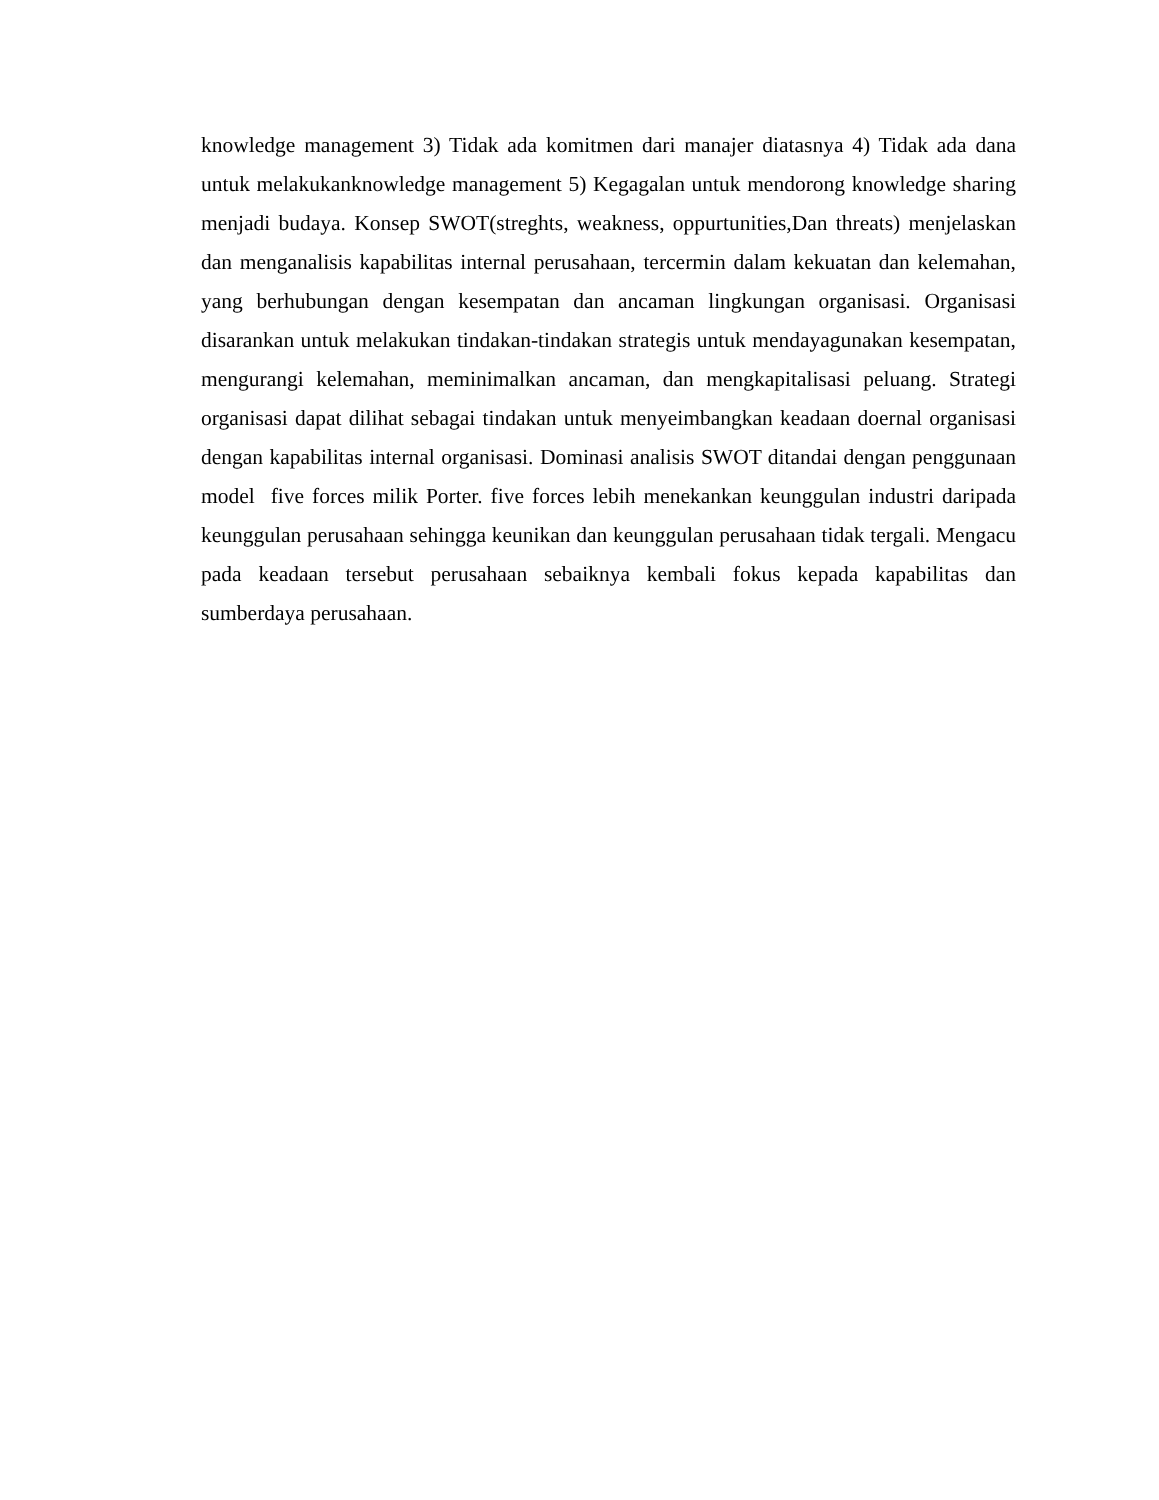knowledge management 3) Tidak ada komitmen dari manajer diatasnya 4) Tidak ada dana untuk melakukanknowledge management 5) Kegagalan untuk mendorong knowledge sharing menjadi budaya. Konsep SWOT(streghts, weakness, oppurtunities,Dan threats) menjelaskan dan menganalisis kapabilitas internal perusahaan, tercermin dalam kekuatan dan kelemahan, yang berhubungan dengan kesempatan dan ancaman lingkungan organisasi. Organisasi disarankan untuk melakukan tindakan-tindakan strategis untuk mendayagunakan kesempatan, mengurangi kelemahan, meminimalkan ancaman, dan mengkapitalisasi peluang. Strategi organisasi dapat dilihat sebagai tindakan untuk menyeimbangkan keadaan doernal organisasi dengan kapabilitas internal organisasi. Dominasi analisis SWOT ditandai dengan penggunaan model five forces milik Porter. five forces lebih menekankan keunggulan industri daripada keunggulan perusahaan sehingga keunikan dan keunggulan perusahaan tidak tergali. Mengacu pada keadaan tersebut perusahaan sebaiknya kembali fokus kepada kapabilitas dan sumberdaya perusahaan.